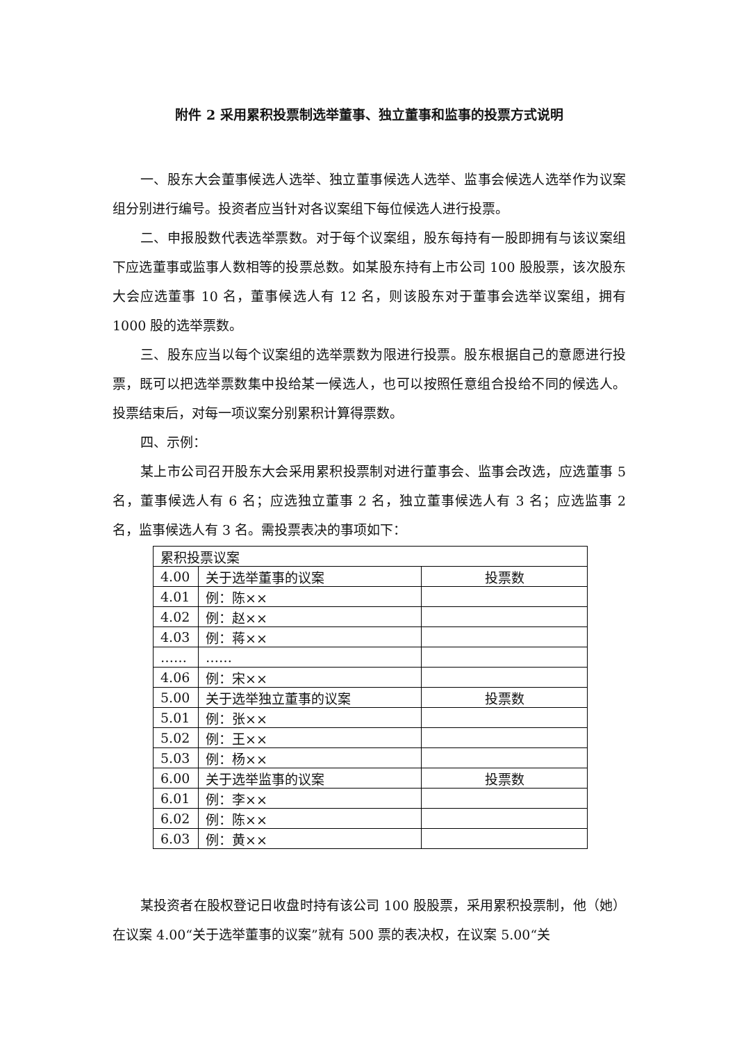附件 2 采用累积投票制选举董事、独立董事和监事的投票方式说明
一、股东大会董事候选人选举、独立董事候选人选举、监事会候选人选举作为议案组分别进行编号。投资者应当针对各议案组下每位候选人进行投票。
二、申报股数代表选举票数。对于每个议案组，股东每持有一股即拥有与该议案组下应选董事或监事人数相等的投票总数。如某股东持有上市公司 100 股股票，该次股东大会应选董事 10 名，董事候选人有 12 名，则该股东对于董事会选举议案组，拥有 1000 股的选举票数。
三、股东应当以每个议案组的选举票数为限进行投票。股东根据自己的意愿进行投票，既可以把选举票数集中投给某一候选人，也可以按照任意组合投给不同的候选人。投票结束后，对每一项议案分别累积计算得票数。
四、示例：
某上市公司召开股东大会采用累积投票制对进行董事会、监事会改选，应选董事 5 名，董事候选人有 6 名；应选独立董事 2 名，独立董事候选人有 3 名；应选监事 2 名，监事候选人有 3 名。需投票表决的事项如下：
| 累积投票议案 | | |
| 4.00 | 关于选举董事的议案 | 投票数 |
| 4.01 | 例：陈×× | |
| 4.02 | 例：赵×× | |
| 4.03 | 例：蒋×× | |
| …… | …… | |
| 4.06 | 例：宋×× | |
| 5.00 | 关于选举独立董事的议案 | 投票数 |
| 5.01 | 例：张×× | |
| 5.02 | 例：王×× | |
| 5.03 | 例：杨×× | |
| 6.00 | 关于选举监事的议案 | 投票数 |
| 6.01 | 例：李×× | |
| 6.02 | 例：陈×× | |
| 6.03 | 例：黄×× | |
某投资者在股权登记日收盘时持有该公司 100 股股票，采用累积投票制，他（她）在议案 4.00“关于选举董事的议案”就有 500 票的表决权，在议案 5.00“关